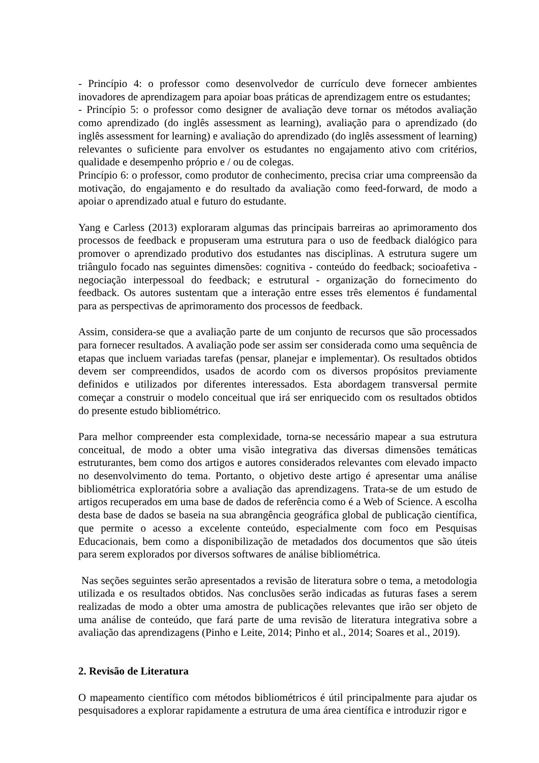- Princípio 4: o professor como desenvolvedor de currículo deve fornecer ambientes inovadores de aprendizagem para apoiar boas práticas de aprendizagem entre os estudantes;
- Princípio 5: o professor como designer de avaliação deve tornar os métodos avaliação como aprendizado (do inglês assessment as learning), avaliação para o aprendizado (do inglês assessment for learning) e avaliação do aprendizado (do inglês assessment of learning) relevantes o suficiente para envolver os estudantes no engajamento ativo com critérios, qualidade e desempenho próprio e / ou de colegas.
Princípio 6: o professor, como produtor de conhecimento, precisa criar uma compreensão da motivação, do engajamento e do resultado da avaliação como feed-forward, de modo a apoiar o aprendizado atual e futuro do estudante.
Yang e Carless (2013) exploraram algumas das principais barreiras ao aprimoramento dos processos de feedback e propuseram uma estrutura para o uso de feedback dialógico para promover o aprendizado produtivo dos estudantes nas disciplinas. A estrutura sugere um triângulo focado nas seguintes dimensões: cognitiva - conteúdo do feedback; socioafetiva - negociação interpessoal do feedback; e estrutural - organização do fornecimento do feedback. Os autores sustentam que a interação entre esses três elementos é fundamental para as perspectivas de aprimoramento dos processos de feedback.
Assim, considera-se que a avaliação parte de um conjunto de recursos que são processados para fornecer resultados. A avaliação pode ser assim ser considerada como uma sequência de etapas que incluem variadas tarefas (pensar, planejar e implementar). Os resultados obtidos devem ser compreendidos, usados de acordo com os diversos propósitos previamente definidos e utilizados por diferentes interessados. Esta abordagem transversal permite começar a construir o modelo conceitual que irá ser enriquecido com os resultados obtidos do presente estudo bibliométrico.
Para melhor compreender esta complexidade, torna-se necessário mapear a sua estrutura conceitual, de modo a obter uma visão integrativa das diversas dimensões temáticas estruturantes, bem como dos artigos e autores considerados relevantes com elevado impacto no desenvolvimento do tema. Portanto, o objetivo deste artigo é apresentar uma análise bibliométrica exploratória sobre a avaliação das aprendizagens. Trata-se de um estudo de artigos recuperados em uma base de dados de referência como é a Web of Science. A escolha desta base de dados se baseia na sua abrangência geográfica global de publicação científica, que permite o acesso a excelente conteúdo, especialmente com foco em Pesquisas Educacionais, bem como a disponibilização de metadados dos documentos que são úteis para serem explorados por diversos softwares de análise bibliométrica.
Nas seções seguintes serão apresentados a revisão de literatura sobre o tema, a metodologia utilizada e os resultados obtidos. Nas conclusões serão indicadas as futuras fases a serem realizadas de modo a obter uma amostra de publicações relevantes que irão ser objeto de uma análise de conteúdo, que fará parte de uma revisão de literatura integrativa sobre a avaliação das aprendizagens (Pinho e Leite, 2014; Pinho et al., 2014; Soares et al., 2019).
2. Revisão de Literatura
O mapeamento científico com métodos bibliométricos é útil principalmente para ajudar os pesquisadores a explorar rapidamente a estrutura de uma área científica e introduzir rigor e